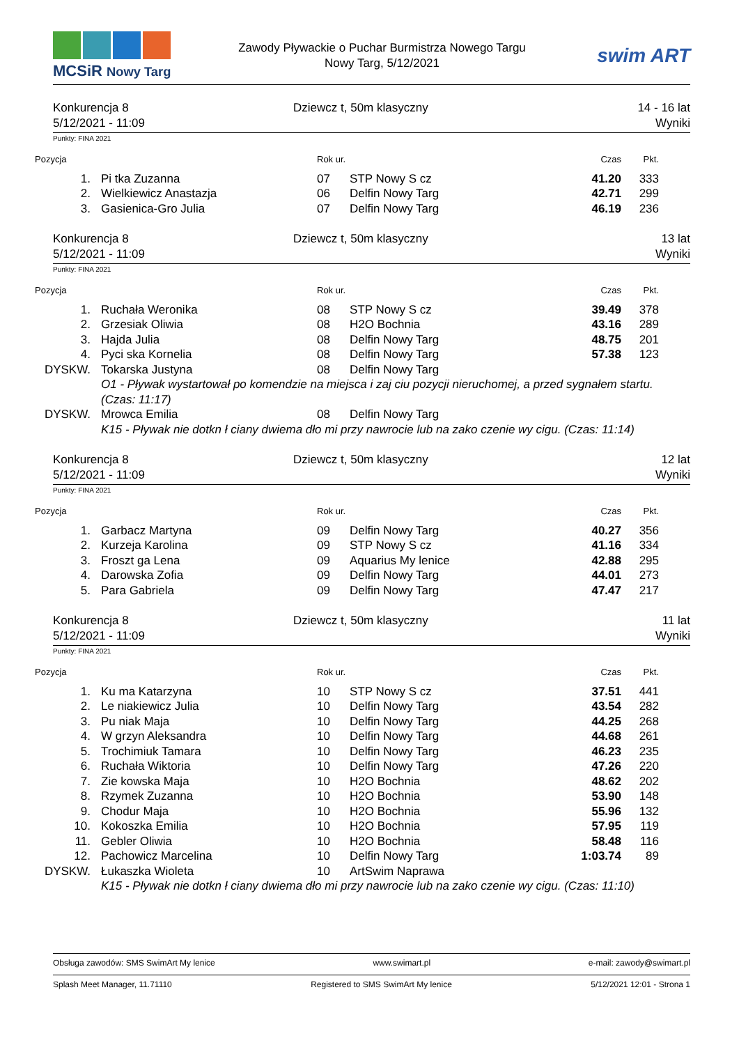MCSiR Nowy Targ
Zawody Pływackie o Puchar Burmistrza Nowego Targu
Nowy Targ, 5/12/2021
swim ART
Konkurencja 8
5/12/2021 - 11:09
Dziewcz t, 50m klasyczny 14 - 16 lat
Wyniki
Punkty: FINA 2021
| Pozycja | | Rok ur. | | Czas | Pkt. | |
| --- | --- | --- | --- | --- | --- | --- |
| 1. | Pi tka Zuzanna | 07 | STP Nowy S cz | 41.20 | 333 | |
| 2. | Wielkiewicz Anastazja | 06 | Delfin Nowy Targ | 42.71 | 299 | |
| 3. | Gasienica-Gro Julia | 07 | Delfin Nowy Targ | 46.19 | 236 | |
Konkurencja 8
5/12/2021 - 11:09
Dziewcz t, 50m klasyczny 13 lat
Wyniki
Punkty: FINA 2021
| Pozycja | | Rok ur. | | Czas | Pkt. | |
| --- | --- | --- | --- | --- | --- | --- |
| 1. | Ruchała Weronika | 08 | STP Nowy S cz | 39.49 | 378 | |
| 2. | Grzesiak Oliwia | 08 | H2O Bochnia | 43.16 | 289 | |
| 3. | Hajda Julia | 08 | Delfin Nowy Targ | 48.75 | 201 | |
| 4. | Pyci ska Kornelia | 08 | Delfin Nowy Targ | 57.38 | 123 | |
| DYSKW. | Tokarska Justyna | 08 | Delfin Nowy Targ | | | |
| | O1 - Pływak wystartował po komendzie na miejsca i zaj ciu pozycji nieruchomej, a przed sygnałem startu. (Czas: 11:17) | | | | | |
| DYSKW. | Mrowca Emilia | 08 | Delfin Nowy Targ | | | |
| | K15 - Pływak nie dotkn ł ciany dwiema dło mi przy nawrocie lub na zako czenie wy cigu. (Czas: 11:14) | | | | | |
Konkurencja 8
5/12/2021 - 11:09
Dziewcz t, 50m klasyczny 12 lat
Wyniki
Punkty: FINA 2021
| Pozycja | | Rok ur. | | Czas | Pkt. | |
| --- | --- | --- | --- | --- | --- | --- |
| 1. | Garbacz Martyna | 09 | Delfin Nowy Targ | 40.27 | 356 | |
| 2. | Kurzeja Karolina | 09 | STP Nowy S cz | 41.16 | 334 | |
| 3. | Froszt ga Lena | 09 | Aquarius My lenice | 42.88 | 295 | |
| 4. | Darowska Zofia | 09 | Delfin Nowy Targ | 44.01 | 273 | |
| 5. | Para Gabriela | 09 | Delfin Nowy Targ | 47.47 | 217 | |
Konkurencja 8
5/12/2021 - 11:09
Dziewcz t, 50m klasyczny 11 lat
Wyniki
Punkty: FINA 2021
| Pozycja | | Rok ur. | | Czas | Pkt. | |
| --- | --- | --- | --- | --- | --- | --- |
| 1. | Ku ma Katarzyna | 10 | STP Nowy S cz | 37.51 | 441 | |
| 2. | Le niakiewicz Julia | 10 | Delfin Nowy Targ | 43.54 | 282 | |
| 3. | Pu niak Maja | 10 | Delfin Nowy Targ | 44.25 | 268 | |
| 4. | W grzyn Aleksandra | 10 | Delfin Nowy Targ | 44.68 | 261 | |
| 5. | Trochimiuk Tamara | 10 | Delfin Nowy Targ | 46.23 | 235 | |
| 6. | Ruchała Wiktoria | 10 | Delfin Nowy Targ | 47.26 | 220 | |
| 7. | Zie kowska Maja | 10 | H2O Bochnia | 48.62 | 202 | |
| 8. | Rzymek Zuzanna | 10 | H2O Bochnia | 53.90 | 148 | |
| 9. | Chodur Maja | 10 | H2O Bochnia | 55.96 | 132 | |
| 10. | Kokoszka Emilia | 10 | H2O Bochnia | 57.95 | 119 | |
| 11. | Gebler Oliwia | 10 | H2O Bochnia | 58.48 | 116 | |
| 12. | Pachowicz Marcelina | 10 | Delfin Nowy Targ | 1:03.74 | 89 | |
| DYSKW. | Łukaszka Wioleta | 10 | ArtSwim Naprawa | | | |
| | K15 - Pływak nie dotkn ł ciany dwiema dło mi przy nawrocie lub na zako czenie wy cigu. (Czas: 11:10) | | | | | |
Obsługa zawodów: SMS SwimArt My lenice www.swimart.pl e-mail: zawody@swimart.pl
Splash Meet Manager, 11.71110 Registered to SMS SwimArt My lenice 5/12/2021 12:01 - Strona 1